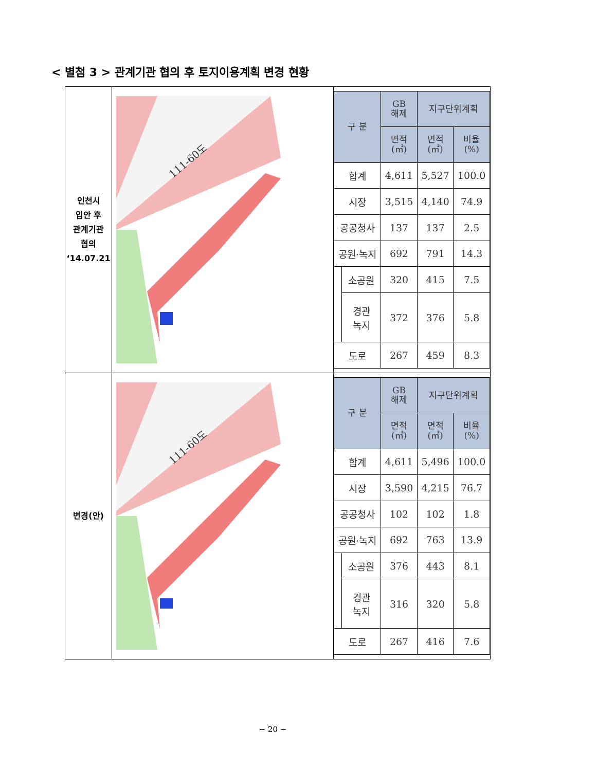< 별첨 3 > 관계기관 협의 후 토지이용계획 변경 현황
| 인천시 입안 후 관계기관 협의 ‘14.07.21 | 111-60도 | / 구 분 / / GB 해제 / 지구단위계획 / / / --- / --- / --- / --- / --- / / / / 면적 (㎡) / 면적 (㎡) / 비율 (%) / / 합계 / / 4,611 / 5,527 / 100.0 / / 시장 / / 3,515 / 4,140 / 74.9 / / 공공청사 / / 137 / 137 / 2.5 / / 공원·녹지 / / 692 / 791 / 14.3 / / / 소공원 / 320 / 415 / 7.5 / / / 경관 녹지 / 372 / 376 / 5.8 / / 도로 / / 267 / 459 / 8.3 / |
| 변경(안) | 111-60도 | / 구 분 / / GB 해제 / 지구단위계획 / / / --- / --- / --- / --- / --- / / / / 면적 (㎡) / 면적 (㎡) / 비율 (%) / / 합계 / / 4,611 / 5,496 / 100.0 / / 시장 / / 3,590 / 4,215 / 76.7 / / 공공청사 / / 102 / 102 / 1.8 / / 공원·녹지 / / 692 / 763 / 13.9 / / / 소공원 / 376 / 443 / 8.1 / / / 경관 녹지 / 316 / 320 / 5.8 / / 도로 / / 267 / 416 / 7.6 / |
− 20 −